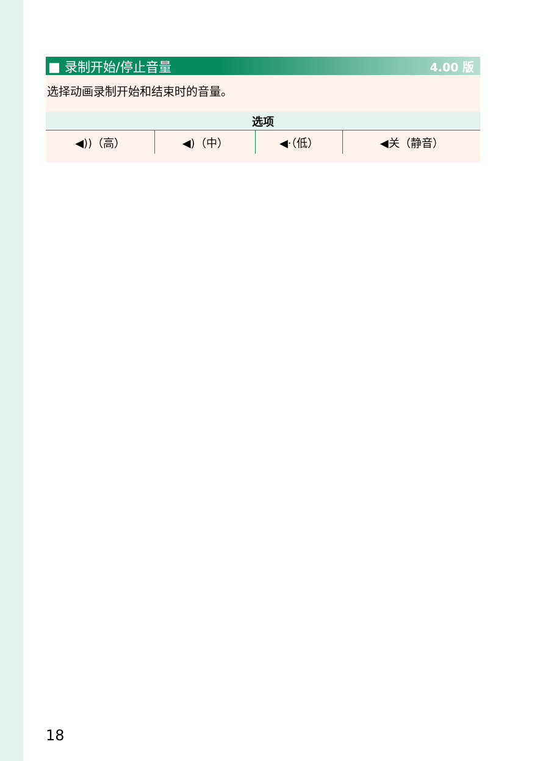■ 录制开始/停止音量 4.00 版
选择动画录制开始和结束时的音量。
| 选项 | | | |
| --- | --- | --- | --- |
| ◀))（高） | ◀)（中） | ◀·（低） | ◀关（静音） |
18